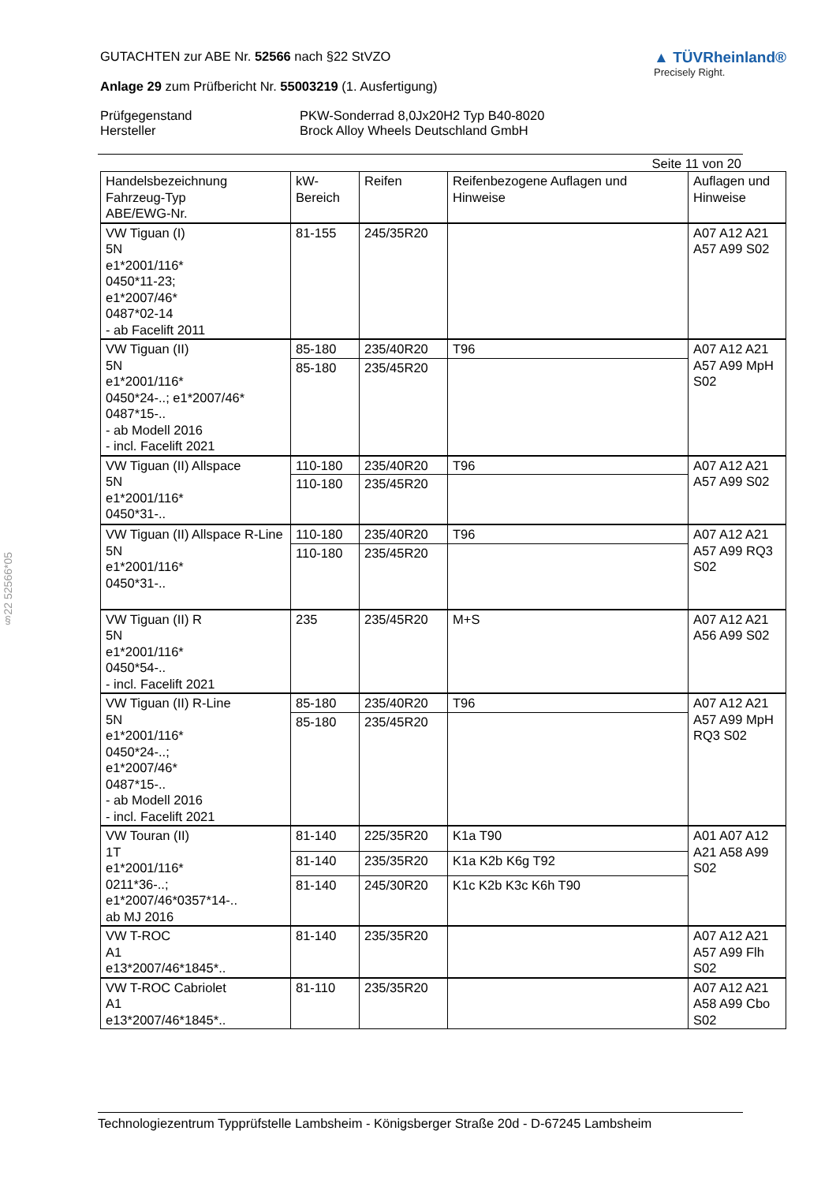§22 52566*05
GUTACHTEN zur ABE Nr. 52566 nach §22 StVZO
Anlage 29 zum Prüfbericht Nr. 55003219 (1. Ausfertigung)
▲ TÜVRheinland®
Precisely Right.
Prüfgegenstand
PKW-Sonderrad 8,0Jx20H2 Typ B40-8020
Hersteller
Brock Alloy Wheels Deutschland GmbH
Seite 11 von 20
| Handelsbezeichnung Fahrzeug-Typ ABE/EWG-Nr. | kW- Bereich | Reifen | Reifenbezogene Auflagen und Hinweise | Auflagen und Hinweise |
| --- | --- | --- | --- | --- |
| VW Tiguan (I) 5N e1*2001/116* 0450*11-23; e1*2007/46* 0487*02-14 - ab Facelift 2011 | 81-155 | 245/35R20 | | A07 A12 A21 A57 A99 S02 |
| VW Tiguan (II) 5N e1*2001/116* 0450*24-..; e1*2007/46* 0487*15-.. - ab Modell 2016 - incl. Facelift 2021 | 85-180 | 235/40R20 | T96 | A07 A12 A21 A57 A99 MpH S02 |
| | 85-180 | 235/45R20 | | |
| VW Tiguan (II) Allspace 5N e1*2001/116* 0450*31-.. | 110-180 | 235/40R20 | T96 | A07 A12 A21 A57 A99 S02 |
| | 110-180 | 235/45R20 | | |
| VW Tiguan (II) Allspace R-Line 5N e1*2001/116* 0450*31-.. | 110-180 | 235/40R20 | T96 | A07 A12 A21 A57 A99 RQ3 S02 |
| | 110-180 | 235/45R20 | | |
| VW Tiguan (II) R 5N e1*2001/116* 0450*54-.. - incl. Facelift 2021 | 235 | 235/45R20 | M+S | A07 A12 A21 A56 A99 S02 |
| VW Tiguan (II) R-Line 5N e1*2001/116* 0450*24-..; e1*2007/46* 0487*15-.. - ab Modell 2016 - incl. Facelift 2021 | 85-180 | 235/40R20 | T96 | A07 A12 A21 A57 A99 MpH RQ3 S02 |
| | 85-180 | 235/45R20 | | |
| VW Touran (II) 1T e1*2001/116* 0211*36-..; e1*2007/46*0357*14-.. ab MJ 2016 | 81-140 | 225/35R20 | K1a T90 | A01 A07 A12 A21 A58 A99 S02 |
| | 81-140 | 235/35R20 | K1a K2b K6g T92 | |
| | 81-140 | 245/30R20 | K1c K2b K3c K6h T90 | |
| VW T-ROC A1 e13*2007/46*1845*.. | 81-140 | 235/35R20 | | A07 A12 A21 A57 A99 Flh S02 |
| VW T-ROC Cabriolet A1 e13*2007/46*1845*.. | 81-110 | 235/35R20 | | A07 A12 A21 A58 A99 Cbo S02 |
Technologiezentrum Typprüfstelle Lambsheim - Königsberger Straße 20d - D-67245 Lambsheim